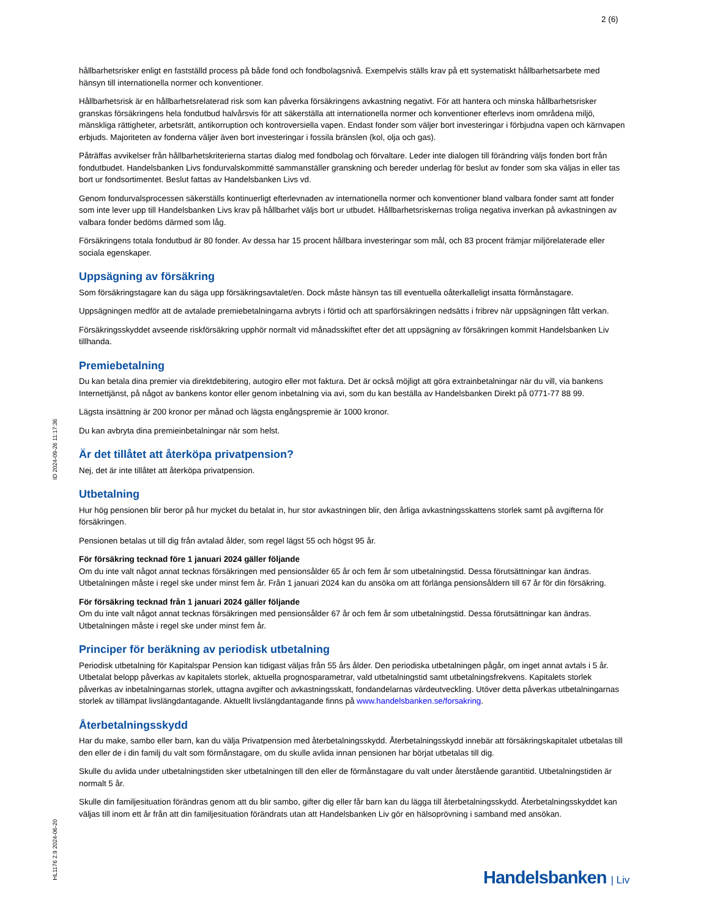2 (6)
hållbarhetsrisker enligt en fastställd process på både fond och fondbolagsnivå. Exempelvis ställs krav på ett systematiskt hållbarhetsarbete med hänsyn till internationella normer och konventioner.
Hållbarhetsrisk är en hållbarhetsrelaterad risk som kan påverka försäkringens avkastning negativt. För att hantera och minska hållbarhetsrisker granskas försäkringens hela fondutbud halvårsvis för att säkerställa att internationella normer och konventioner efterlevs inom områdena miljö, mänskliga rättigheter, arbetsrätt, antikorruption och kontroversiella vapen. Endast fonder som väljer bort investeringar i förbjudna vapen och kärnvapen erbjuds. Majoriteten av fonderna väljer även bort investeringar i fossila bränslen (kol, olja och gas).
Påträffas avvikelser från hållbarhetskriterierna startas dialog med fondbolag och förvaltare. Leder inte dialogen till förändring väljs fonden bort från fondutbudet. Handelsbanken Livs fondurvalskommitté sammanställer granskning och bereder underlag för beslut av fonder som ska väljas in eller tas bort ur fondsortimentet. Beslut fattas av Handelsbanken Livs vd.
Genom fondurvalsprocessen säkerställs kontinuerligt efterlevnaden av internationella normer och konventioner bland valbara fonder samt att fonder som inte lever upp till Handelsbanken Livs krav på hållbarhet väljs bort ur utbudet. Hållbarhetsriskernas troliga negativa inverkan på avkastningen av valbara fonder bedöms därmed som låg.
Försäkringens totala fondutbud är 80 fonder. Av dessa har 15 procent hållbara investeringar som mål, och 83 procent främjar miljörelaterade eller sociala egenskaper.
Uppsägning av försäkring
Som försäkringstagare kan du säga upp försäkringsavtalet/en. Dock måste hänsyn tas till eventuella oåterkalleligt insatta förmånstagare.
Uppsägningen medför att de avtalade premiebetalningarna avbryts i förtid och att sparförsäkringen nedsätts i fribrev när uppsägningen fått verkan.
Försäkringsskyddet avseende riskförsäkring upphör normalt vid månadsskiftet efter det att uppsägning av försäkringen kommit Handelsbanken Liv tillhanda.
Premiebetalning
Du kan betala dina premier via direktdebitering, autogiro eller mot faktura. Det är också möjligt att göra extrainbetalningar när du vill, via bankens Internettjänst, på något av bankens kontor eller genom inbetalning via avi, som du kan beställa av Handelsbanken Direkt på 0771-77 88 99.
Lägsta insättning är 200 kronor per månad och lägsta engångspremie är 1000 kronor.
Du kan avbryta dina premieinbetalningar när som helst.
Är det tillåtet att återköpa privatpension?
Nej, det är inte tillåtet att återköpa privatpension.
Utbetalning
Hur hög pensionen blir beror på hur mycket du betalat in, hur stor avkastningen blir, den årliga avkastningsskattens storlek samt på avgifterna för försäkringen.
Pensionen betalas ut till dig från avtalad ålder, som regel lägst 55 och högst 95 år.
För försäkring tecknad före 1 januari 2024 gäller följande
Om du inte valt något annat tecknas försäkringen med pensionsålder 65 år och fem år som utbetalningstid. Dessa förutsättningar kan ändras. Utbetalningen måste i regel ske under minst fem år. Från 1 januari 2024 kan du ansöka om att förlänga pensionsåldern till 67 år för din försäkring.
För försäkring tecknad från 1 januari 2024 gäller följande
Om du inte valt något annat tecknas försäkringen med pensionsålder 67 år och fem år som utbetalningstid. Dessa förutsättningar kan ändras. Utbetalningen måste i regel ske under minst fem år.
Principer för beräkning av periodisk utbetalning
Periodisk utbetalning för Kapitalspar Pension kan tidigast väljas från 55 års ålder. Den periodiska utbetalningen pågår, om inget annat avtals i 5 år. Utbetalat belopp påverkas av kapitalets storlek, aktuella prognosparametrar, vald utbetalningstid samt utbetalningsfrekvens. Kapitalets storlek påverkas av inbetalningarnas storlek, uttagna avgifter och avkastningsskatt, fondandelarnas värdeutveckling. Utöver detta påverkas utbetalningarnas storlek av tillämpat livslängdantagande. Aktuellt livslängdantagande finns på www.handelsbanken.se/forsakring.
Återbetalningsskydd
Har du make, sambo eller barn, kan du välja Privatpension med återbetalningsskydd. Återbetalningsskydd innebär att försäkringskapitalet utbetalas till den eller de i din familj du valt som förmånstagare, om du skulle avlida innan pensionen har börjat utbetalas till dig.
Skulle du avlida under utbetalningstiden sker utbetalningen till den eller de förmånstagare du valt under återstående garantitid. Utbetalningstiden är normalt 5 år.
Skulle din familjesituation förändras genom att du blir sambo, gifter dig eller får barn kan du lägga till återbetalningsskydd. Återbetalningsskyddet kan väljas till inom ett år från att din familjesituation förändrats utan att Handelsbanken Liv gör en hälsoprövning i samband med ansökan.
ID 2024-09-26 11:17:36
HL1176 2.9 2024-06-20
Handelsbanken | Liv